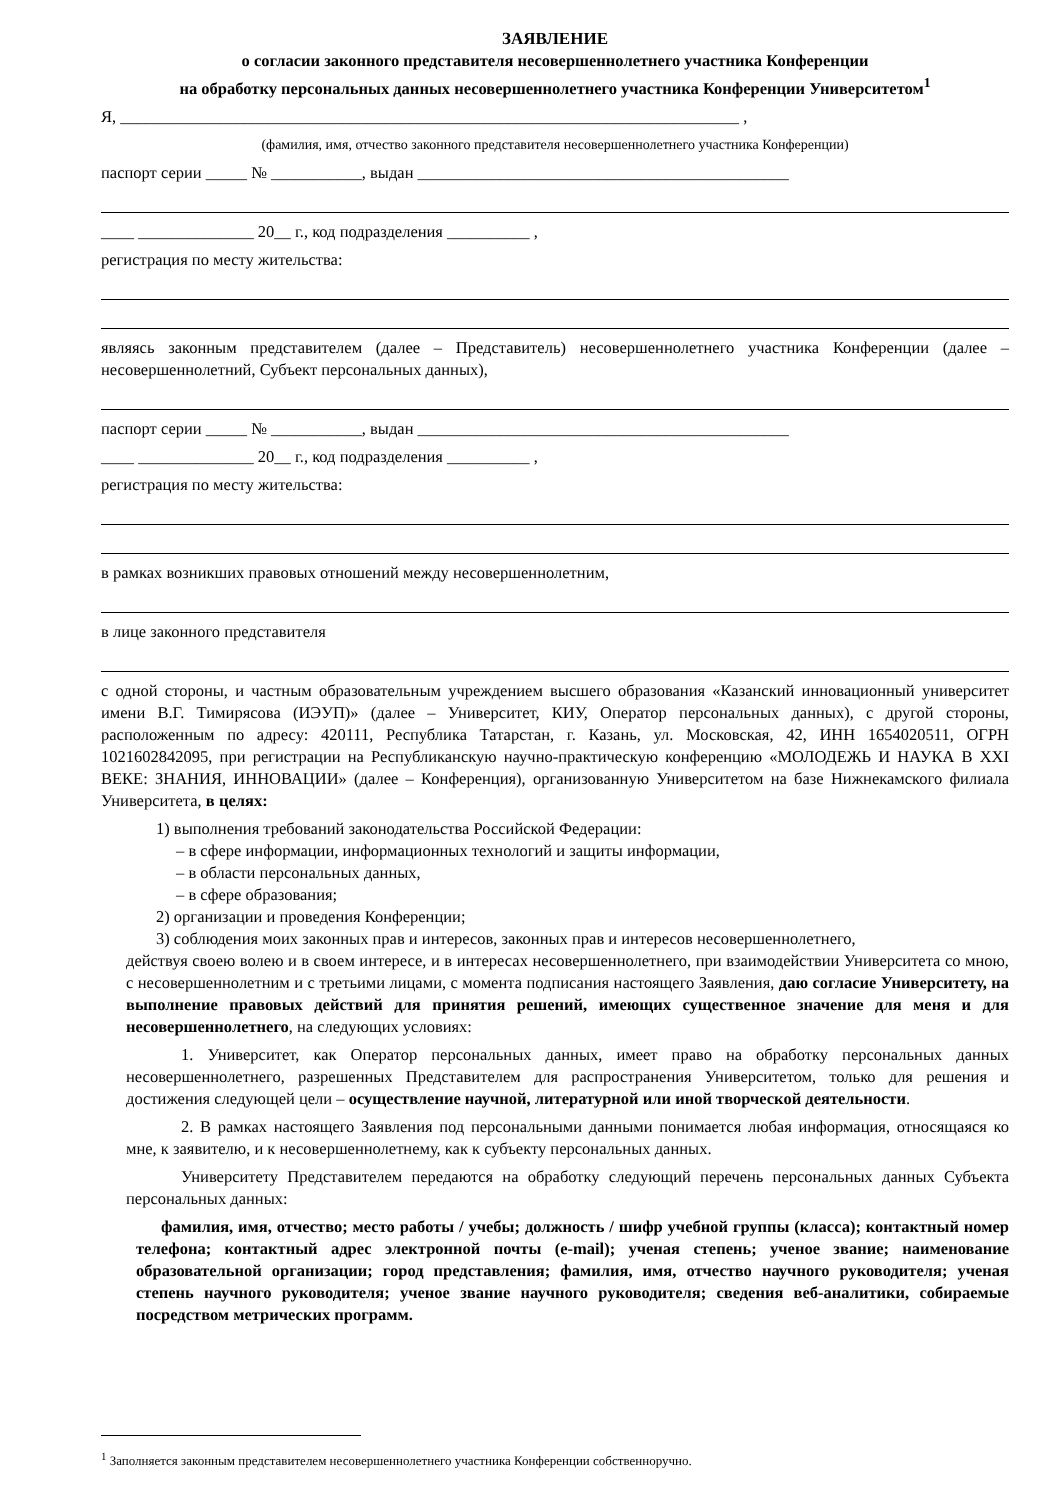ЗАЯВЛЕНИЕ
о согласии законного представителя несовершеннолетнего участника Конференции
на обработку персональных данных несовершеннолетнего участника Конференции Университетом<sup>1</sup>
Я, ___________________________________________________________________________ ,
(фамилия, имя, отчество законного представителя несовершеннолетнего участника Конференции)
паспорт серии _____ № ___________, выдан _____________________________________________
____ ______________ 20__ г., код подразделения __________ ,
регистрация по месту жительства:
являясь законным представителем (далее – Представитель) несовершеннолетнего участника Конференции (далее – несовершеннолетний, Субъект персональных данных),
паспорт серии _____ № ___________, выдан _____________________________________________
____ ______________ 20__ г., код подразделения __________ ,
регистрация по месту жительства:
в рамках возникших правовых отношений между несовершеннолетним,
в лице законного представителя
с одной стороны, и частным образовательным учреждением высшего образования «Казанский инновационный университет имени В.Г. Тимирясова (ИЭУП)» (далее – Университет, КИУ, Оператор персональных данных), с другой стороны, расположенным по адресу: 420111, Республика Татарстан, г. Казань, ул. Московская, 42, ИНН 1654020511, ОГРН 1021602842095, при регистрации на Республиканскую научно-практическую конференцию «МОЛОДЕЖЬ И НАУКА В XXI ВЕКЕ: ЗНАНИЯ, ИННОВАЦИИ» (далее – Конференция), организованную Университетом на базе Нижнекамского филиала Университета, в целях:
1) выполнения требований законодательства Российской Федерации:
– в сфере информации, информационных технологий и защиты информации,
– в области персональных данных,
– в сфере образования;
2) организации и проведения Конференции;
3) соблюдения моих законных прав и интересов, законных прав и интересов несовершеннолетнего,
действуя своею волею и в своем интересе, и в интересах несовершеннолетнего, при взаимодействии Университета со мною, с несовершеннолетним и с третьими лицами, с момента подписания настоящего Заявления, даю согласие Университету, на выполнение правовых действий для принятия решений, имеющих существенное значение для меня и для несовершеннолетнего, на следующих условиях:
1. Университет, как Оператор персональных данных, имеет право на обработку персональных данных несовершеннолетнего, разрешенных Представителем для распространения Университетом, только для решения и достижения следующей цели – осуществление научной, литературной или иной творческой деятельности.
2. В рамках настоящего Заявления под персональными данными понимается любая информация, относящаяся ко мне, к заявителю, и к несовершеннолетнему, как к субъекту персональных данных.
Университету Представителем передаются на обработку следующий перечень персональных данных Субъекта персональных данных:
фамилия, имя, отчество; место работы / учебы; должность / шифр учебной группы (класса); контактный номер телефона; контактный адрес электронной почты (e-mail); ученая степень; ученое звание; наименование образовательной организации; город представления; фамилия, имя, отчество научного руководителя; ученая степень научного руководителя; ученое звание научного руководителя; сведения веб-аналитики, собираемые посредством метрических программ.
<sup>1</sup> Заполняется законным представителем несовершеннолетнего участника Конференции собственноручно.